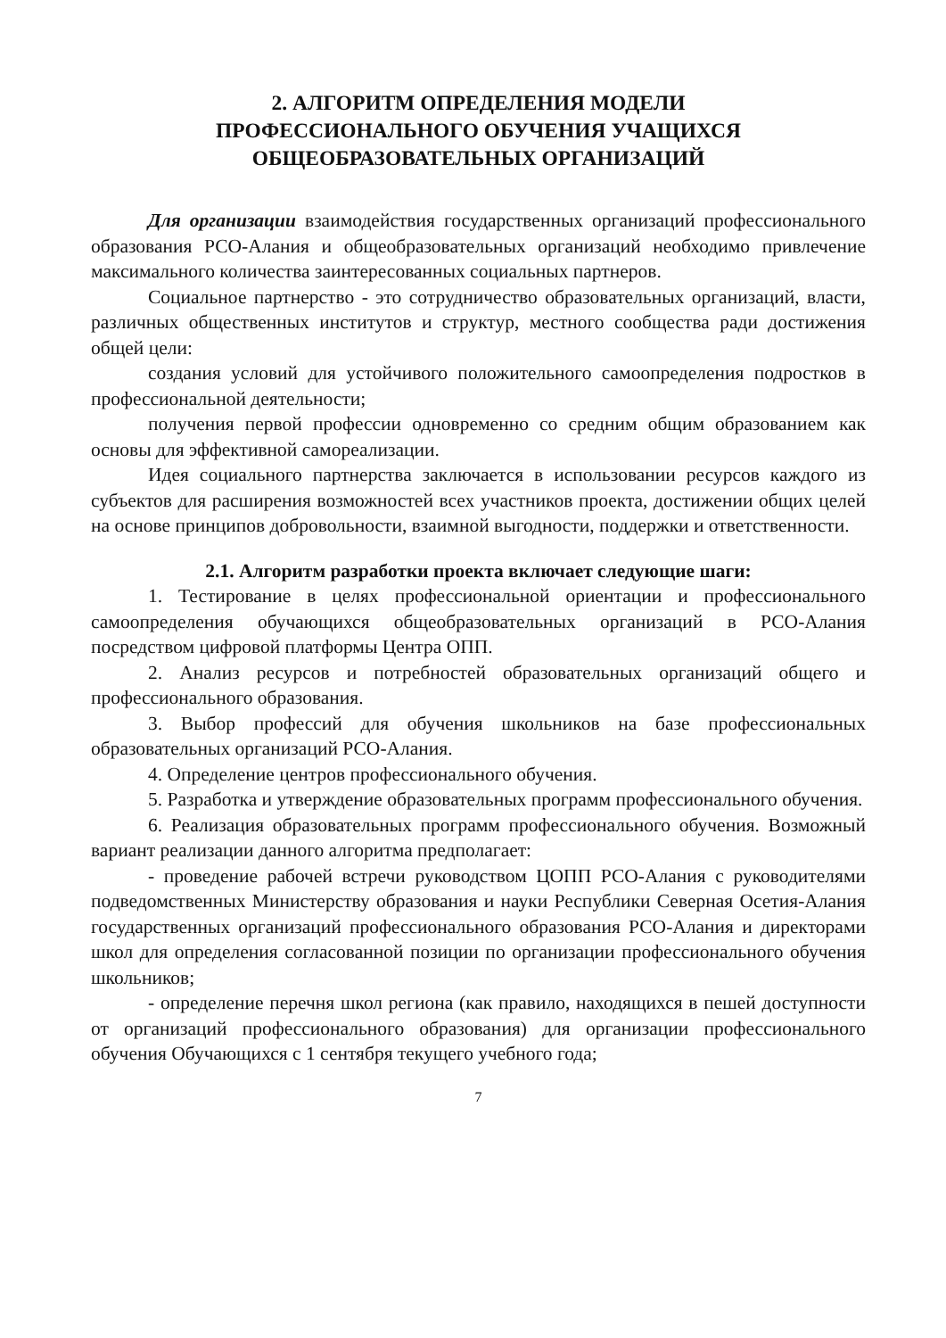2. АЛГОРИТМ ОПРЕДЕЛЕНИЯ МОДЕЛИ
ПРОФЕССИОНАЛЬНОГО ОБУЧЕНИЯ УЧАЩИХСЯ
ОБЩЕОБРАЗОВАТЕЛЬНЫХ ОРГАНИЗАЦИЙ
Для организации взаимодействия государственных организаций профессионального образования РСО-Алания и общеобразовательных организаций необходимо привлечение максимального количества заинтересованных социальных партнеров.
Социальное партнерство - это сотрудничество образовательных организаций, власти, различных общественных институтов и структур, местного сообщества ради достижения общей цели:
создания условий для устойчивого положительного самоопределения подростков в профессиональной деятельности;
получения первой профессии одновременно со средним общим образованием как основы для эффективной самореализации.
Идея социального партнерства заключается в использовании ресурсов каждого из субъектов для расширения возможностей всех участников проекта, достижении общих целей на основе принципов добровольности, взаимной выгодности, поддержки и ответственности.
2.1. Алгоритм разработки проекта включает следующие шаги:
1. Тестирование в целях профессиональной ориентации и профессионального самоопределения обучающихся общеобразовательных организаций в РСО-Алания посредством цифровой платформы Центра ОПП.
2. Анализ ресурсов и потребностей образовательных организаций общего и профессионального образования.
3. Выбор профессий для обучения школьников на базе профессиональных образовательных организаций РСО-Алания.
4. Определение центров профессионального обучения.
5. Разработка и утверждение образовательных программ профессионального обучения.
6. Реализация образовательных программ профессионального обучения. Возможный вариант реализации данного алгоритма предполагает:
- проведение рабочей встречи руководством ЦОПП РСО-Алания с руководителями подведомственных Министерству образования и науки Республики Северная Осетия-Алания государственных организаций профессионального образования РСО-Алания и директорами школ для определения согласованной позиции по организации профессионального обучения школьников;
- определение перечня школ региона (как правило, находящихся в пешей доступности от организаций профессионального образования) для организации профессионального обучения Обучающихся с 1 сентября текущего учебного года;
7